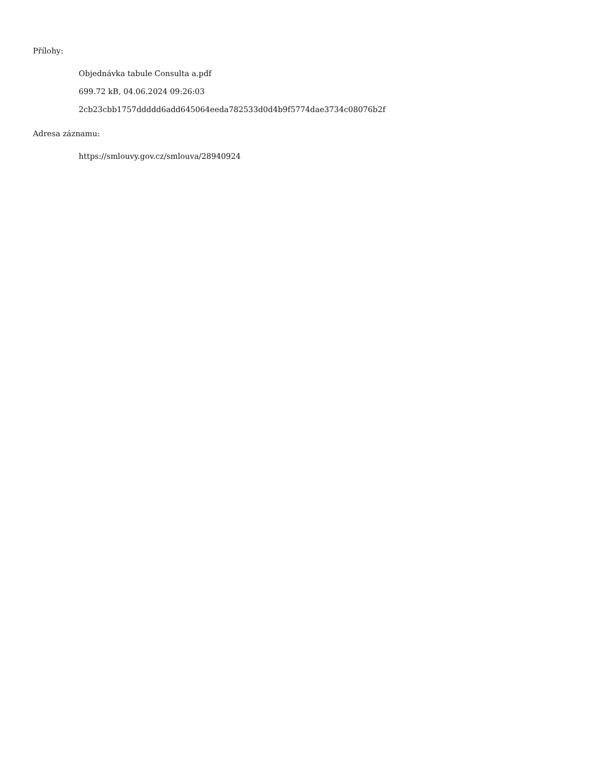Přílohy:
Objednávka tabule Consulta a.pdf
699.72 kB, 04.06.2024 09:26:03
2cb23cbb1757ddddd6add645064eeda782533d0d4b9f5774dae3734c08076b2f
Adresa záznamu:
https://smlouvy.gov.cz/smlouva/28940924